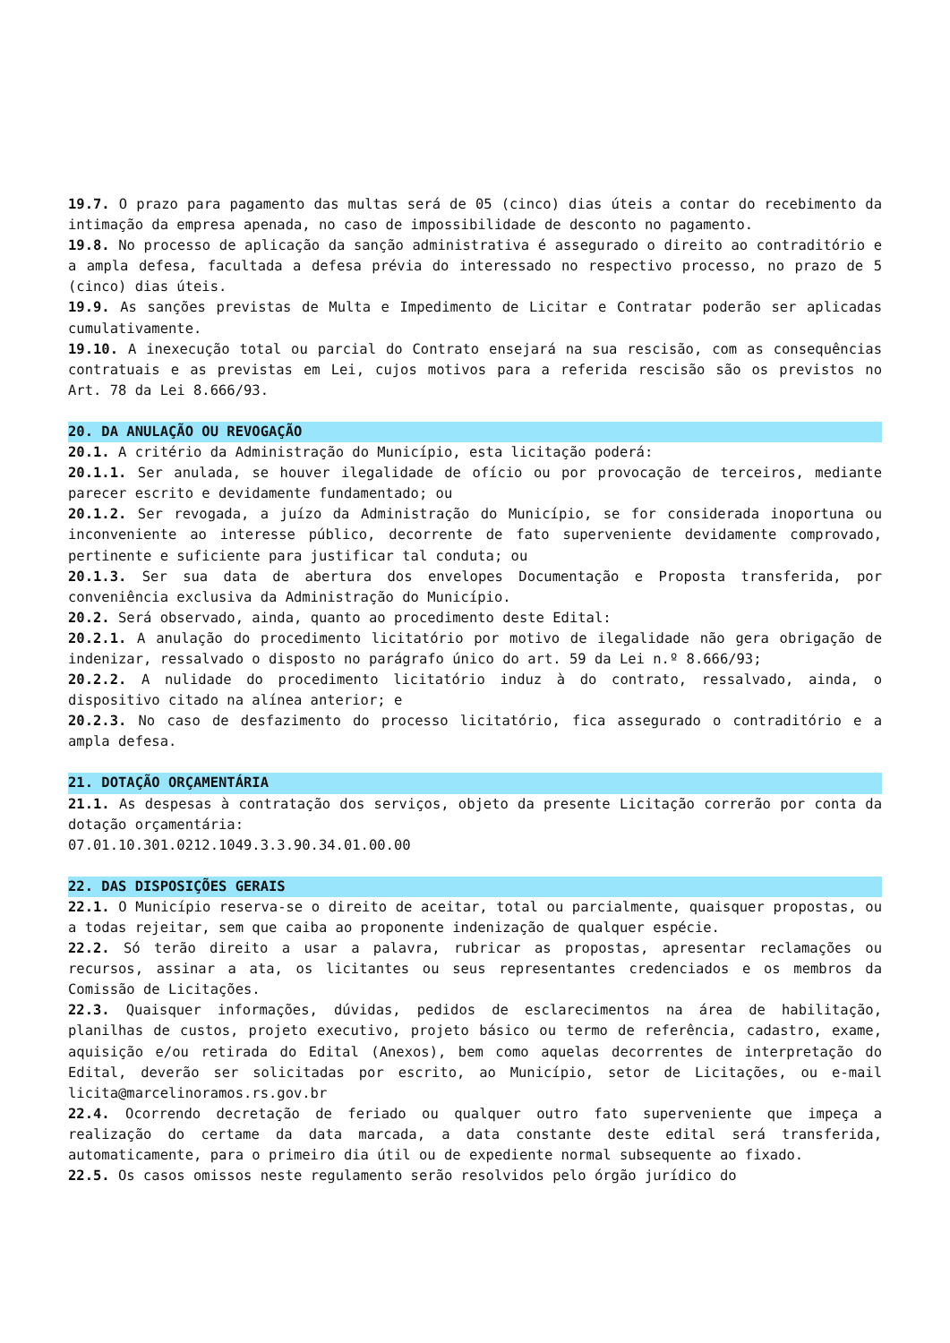19.7. O prazo para pagamento das multas será de 05 (cinco) dias úteis a contar do recebimento da intimação da empresa apenada, no caso de impossibilidade de desconto no pagamento.
19.8. No processo de aplicação da sanção administrativa é assegurado o direito ao contraditório e a ampla defesa, facultada a defesa prévia do interessado no respectivo processo, no prazo de 5 (cinco) dias úteis.
19.9. As sanções previstas de Multa e Impedimento de Licitar e Contratar poderão ser aplicadas cumulativamente.
19.10. A inexecução total ou parcial do Contrato ensejará na sua rescisão, com as consequências contratuais e as previstas em Lei, cujos motivos para a referida rescisão são os previstos no Art. 78 da Lei 8.666/93.
20. DA ANULAÇÃO OU REVOGAÇÃO
20.1. A critério da Administração do Município, esta licitação poderá:
20.1.1. Ser anulada, se houver ilegalidade de ofício ou por provocação de terceiros, mediante parecer escrito e devidamente fundamentado; ou
20.1.2. Ser revogada, a juízo da Administração do Município, se for considerada inoportuna ou inconveniente ao interesse público, decorrente de fato superveniente devidamente comprovado, pertinente e suficiente para justificar tal conduta; ou
20.1.3. Ser sua data de abertura dos envelopes Documentação e Proposta transferida, por conveniência exclusiva da Administração do Município.
20.2. Será observado, ainda, quanto ao procedimento deste Edital:
20.2.1. A anulação do procedimento licitatório por motivo de ilegalidade não gera obrigação de indenizar, ressalvado o disposto no parágrafo único do art. 59 da Lei n.º 8.666/93;
20.2.2. A nulidade do procedimento licitatório induz à do contrato, ressalvado, ainda, o dispositivo citado na alínea anterior; e
20.2.3. No caso de desfazimento do processo licitatório, fica assegurado o contraditório e a ampla defesa.
21. DOTAÇÃO ORÇAMENTÁRIA
21.1. As despesas à contratação dos serviços, objeto da presente Licitação correrão por conta da dotação orçamentária:
07.01.10.301.0212.1049.3.3.90.34.01.00.00
22. DAS DISPOSIÇÕES GERAIS
22.1. O Município reserva-se o direito de aceitar, total ou parcialmente, quaisquer propostas, ou a todas rejeitar, sem que caiba ao proponente indenização de qualquer espécie.
22.2. Só terão direito a usar a palavra, rubricar as propostas, apresentar reclamações ou recursos, assinar a ata, os licitantes ou seus representantes credenciados e os membros da Comissão de Licitações.
22.3. Quaisquer informações, dúvidas, pedidos de esclarecimentos na área de habilitação, planilhas de custos, projeto executivo, projeto básico ou termo de referência, cadastro, exame, aquisição e/ou retirada do Edital (Anexos), bem como aquelas decorrentes de interpretação do Edital, deverão ser solicitadas por escrito, ao Município, setor de Licitações, ou e-mail licita@marcelinoramos.rs.gov.br
22.4. Ocorrendo decretação de feriado ou qualquer outro fato superveniente que impeça a realização do certame da data marcada, a data constante deste edital será transferida, automaticamente, para o primeiro dia útil ou de expediente normal subsequente ao fixado.
22.5. Os casos omissos neste regulamento serão resolvidos pelo órgão jurídico do